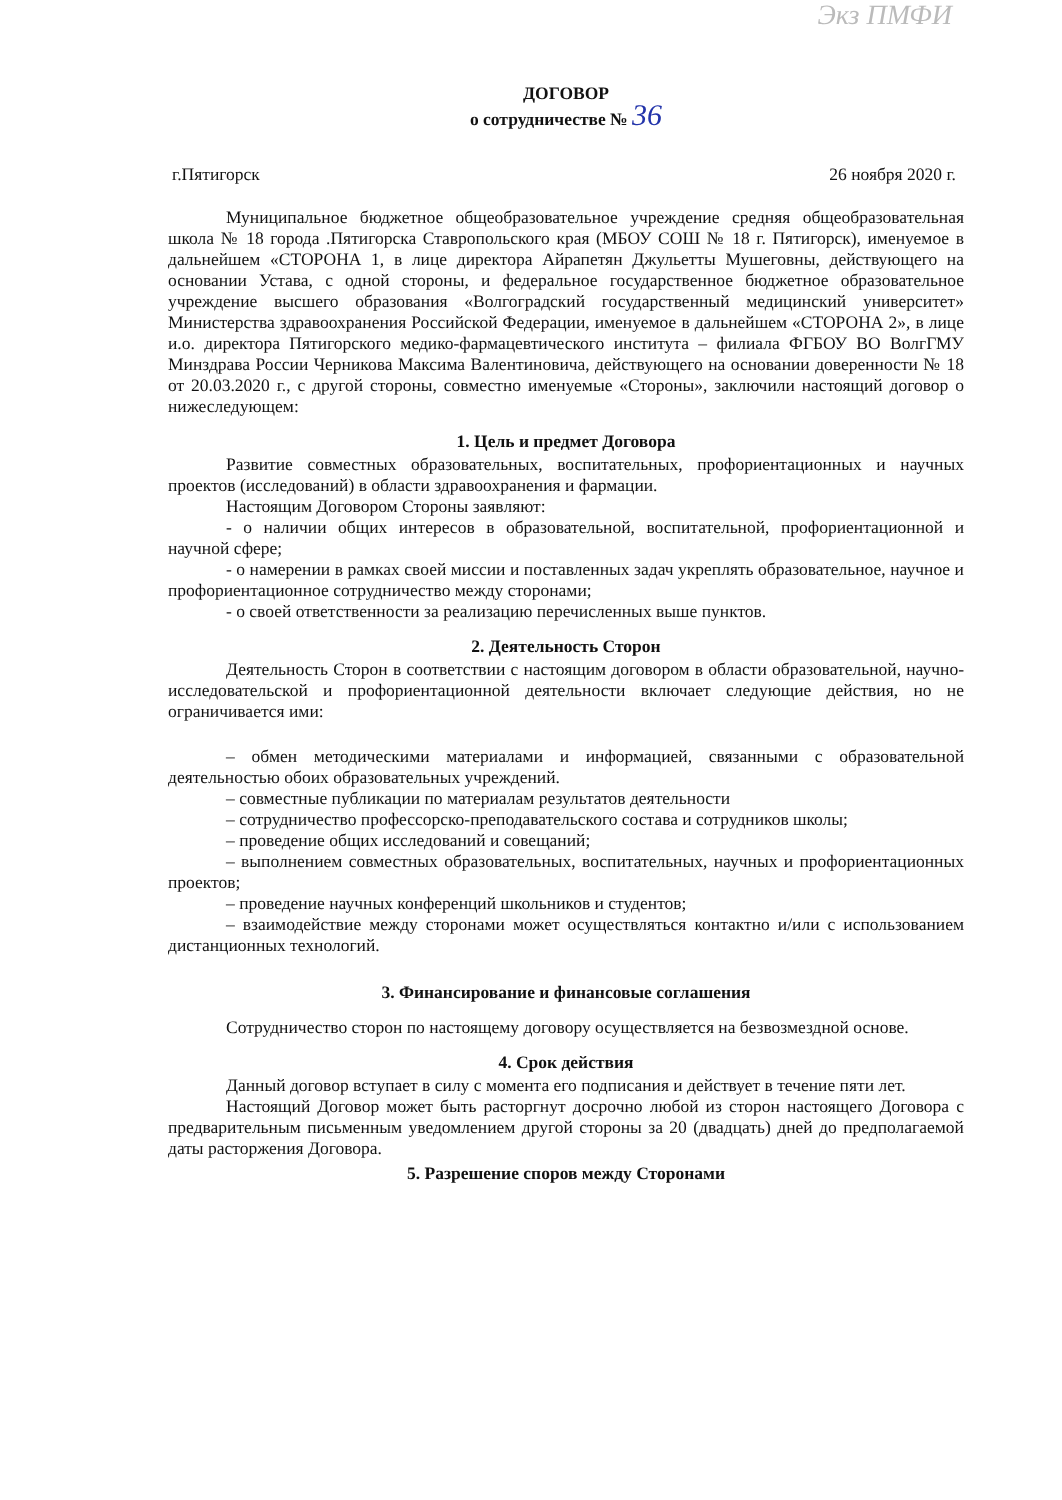Экз ПМФИ
ДОГОВОР
о сотрудничестве № 36
г.Пятигорск 26 ноября 2020 г.
Муниципальное бюджетное общеобразовательное учреждение средняя общеобразовательная школа № 18 города .Пятигорска Ставропольского края (МБОУ СОШ № 18 г. Пятигорск), именуемое в дальнейшем «СТОРОНА 1, в лице директора Айрапетян Джульетты Мушеговны, действующего на основании Устава, с одной стороны, и федеральное государственное бюджетное образовательное учреждение высшего образования «Волгоградский государственный медицинский университет» Министерства здравоохранения Российской Федерации, именуемое в дальнейшем «СТОРОНА 2», в лице и.о. директора Пятигорского медико-фармацевтического института – филиала ФГБОУ ВО ВолгГМУ Минздрава России Черникова Максима Валентиновича, действующего на основании доверенности № 18 от 20.03.2020 г., с другой стороны, совместно именуемые «Стороны», заключили настоящий договор о нижеследующем:
1. Цель и предмет Договора
Развитие совместных образовательных, воспитательных, профориентационных и научных проектов (исследований) в области здравоохранения и фармации.
Настоящим Договором Стороны заявляют:
- о наличии общих интересов в образовательной, воспитательной, профориентационной и научной сфере;
- о намерении в рамках своей миссии и поставленных задач укреплять образовательное, научное и профориентационное сотрудничество между сторонами;
- о своей ответственности за реализацию перечисленных выше пунктов.
2. Деятельность Сторон
Деятельность Сторон в соответствии с настоящим договором в области образовательной, научно-исследовательской и профориентационной деятельности включает следующие действия, но не ограничивается ими:
– обмен методическими материалами и информацией, связанными с образовательной деятельностью обоих образовательных учреждений.
– совместные публикации по материалам результатов деятельности
– сотрудничество профессорско-преподавательского состава и сотрудников школы;
– проведение общих исследований и совещаний;
– выполнением совместных образовательных, воспитательных, научных и профориентационных проектов;
– проведение научных конференций школьников и студентов;
– взаимодействие между сторонами может осуществляться контактно и/или с использованием дистанционных технологий.
3. Финансирование и финансовые соглашения
Сотрудничество сторон по настоящему договору осуществляется на безвозмездной основе.
4. Срок действия
Данный договор вступает в силу с момента его подписания и действует в течение пяти лет.
Настоящий Договор может быть расторгнут досрочно любой из сторон настоящего Договора с предварительным письменным уведомлением другой стороны за 20 (двадцать) дней до предполагаемой даты расторжения Договора.
5. Разрешение споров между Сторонами